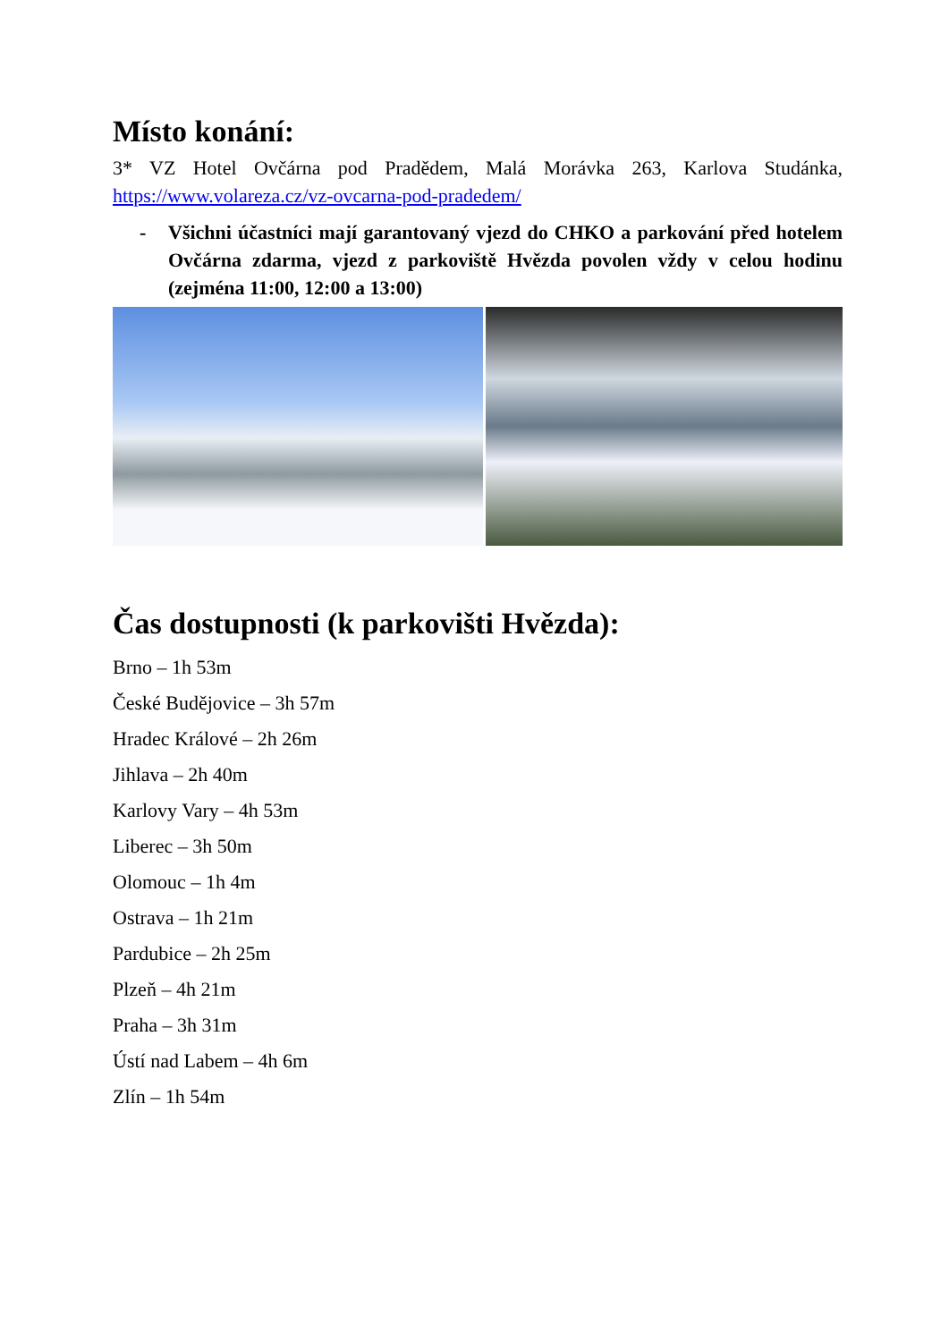Místo konání:
3* VZ Hotel Ovčárna pod Pradědem, Malá Morávka 263, Karlova Studánka, https://www.volareza.cz/vz-ovcarna-pod-pradedem/
- Všichni účastníci mají garantovaný vjezd do CHKO a parkování před hotelem Ovčárna zdarma, vjezd z parkoviště Hvězda povolen vždy v celou hodinu (zejména 11:00, 12:00 a 13:00)
Čas dostupnosti (k parkovišti Hvězda):
Brno – 1h 53m
České Budějovice – 3h 57m
Hradec Králové – 2h 26m
Jihlava – 2h 40m
Karlovy Vary – 4h 53m
Liberec – 3h 50m
Olomouc – 1h 4m
Ostrava – 1h 21m
Pardubice – 2h 25m
Plzeň – 4h 21m
Praha – 3h 31m
Ústí nad Labem – 4h 6m
Zlín – 1h 54m